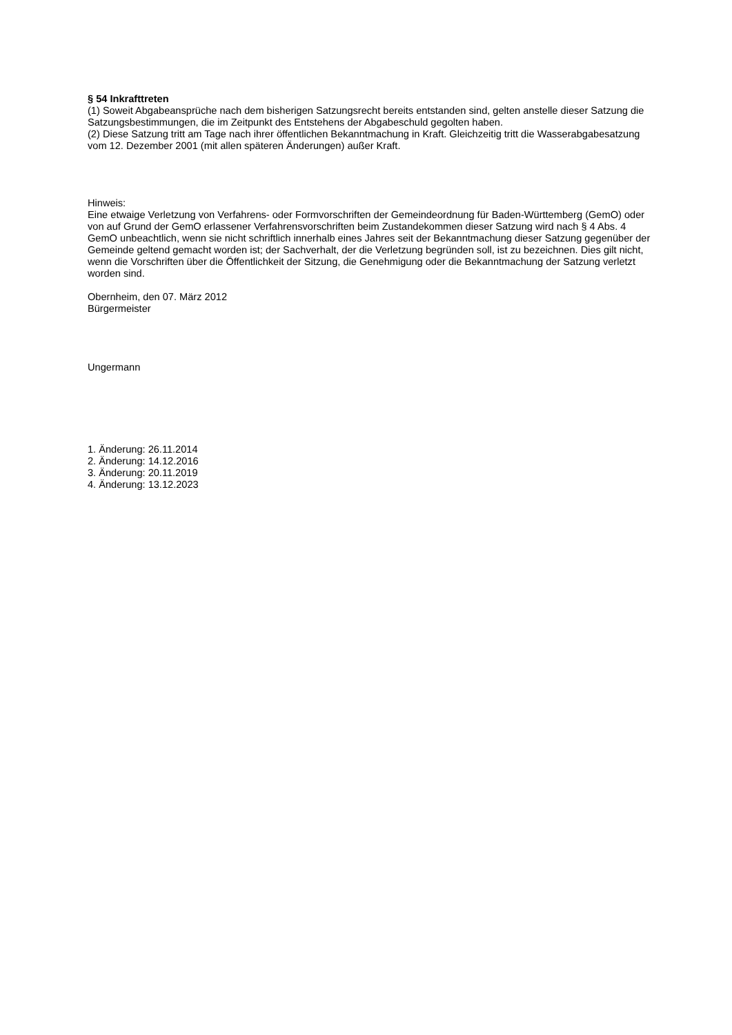§ 54 Inkrafttreten
(1) Soweit Abgabeansprüche nach dem bisherigen Satzungsrecht bereits entstanden sind, gelten anstelle dieser Satzung die Satzungsbestimmungen, die im Zeitpunkt des Entstehens der Abgabeschuld gegolten haben.
(2) Diese Satzung tritt am Tage nach ihrer öffentlichen Bekanntmachung in Kraft. Gleichzeitig tritt die Wasserabgabesatzung vom 12. Dezember 2001 (mit allen späteren Änderungen) außer Kraft.
Hinweis:
Eine etwaige Verletzung von Verfahrens- oder Formvorschriften der Gemeindeordnung für Baden-Württemberg (GemO) oder von auf Grund der GemO erlassener Verfahrensvorschriften beim Zustandekommen dieser Satzung wird nach § 4 Abs. 4 GemO unbeachtlich, wenn sie nicht schriftlich innerhalb eines Jahres seit der Bekanntmachung dieser Satzung gegenüber der Gemeinde geltend gemacht worden ist; der Sachverhalt, der die Verletzung begründen soll, ist zu bezeichnen. Dies gilt nicht, wenn die Vorschriften über die Öffentlichkeit der Sitzung, die Genehmigung oder die Bekanntmachung der Satzung verletzt worden sind.
Obernheim, den 07. März 2012
Bürgermeister
Ungermann
1. Änderung: 26.11.2014
2. Änderung: 14.12.2016
3. Änderung: 20.11.2019
4. Änderung: 13.12.2023